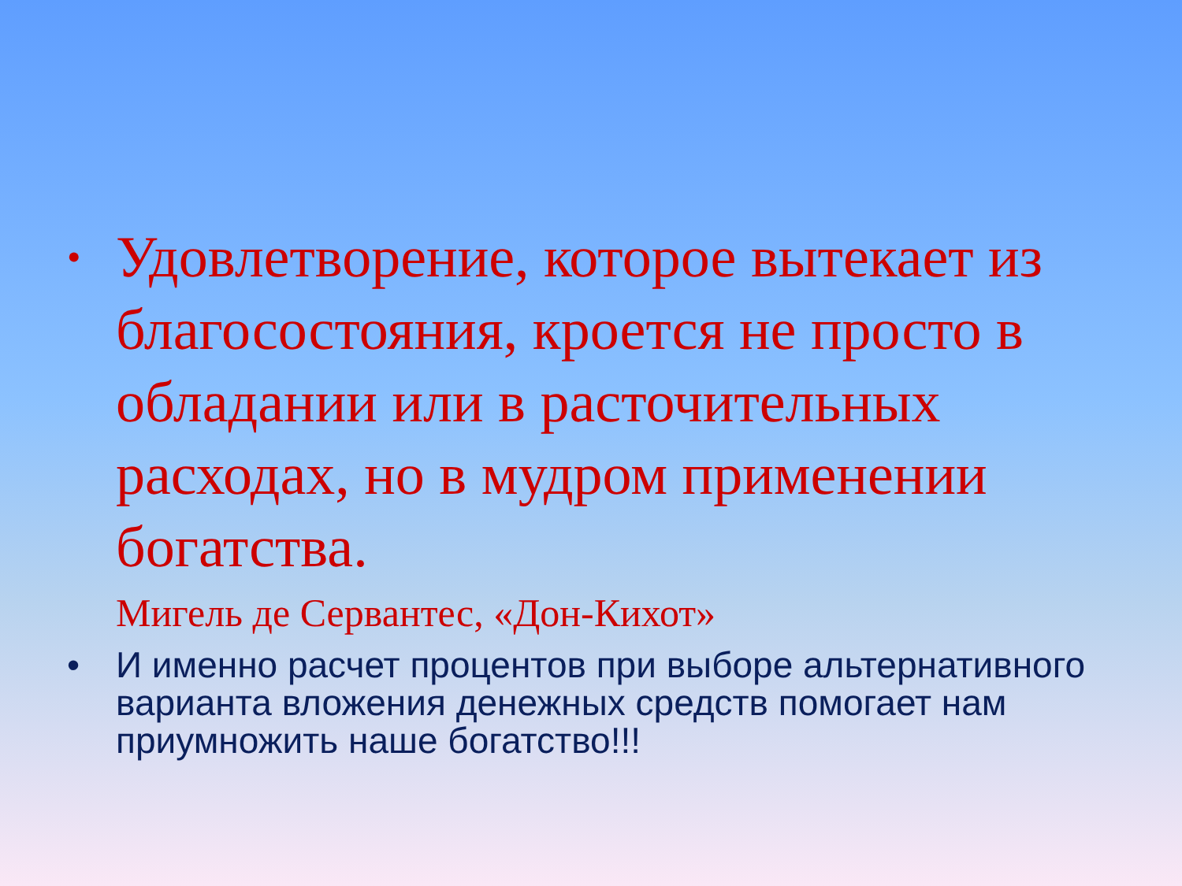•
Удовлетворение, которое вытекает из благосостояния, кроется не просто в обладании или в расточительных расходах, но в мудром применении богатства.
Мигель де Сервантес, «Дон-Кихот»
• И именно расчет процентов при выборе альтернативного варианта вложения денежных средств помогает нам приумножить наше богатство!!!